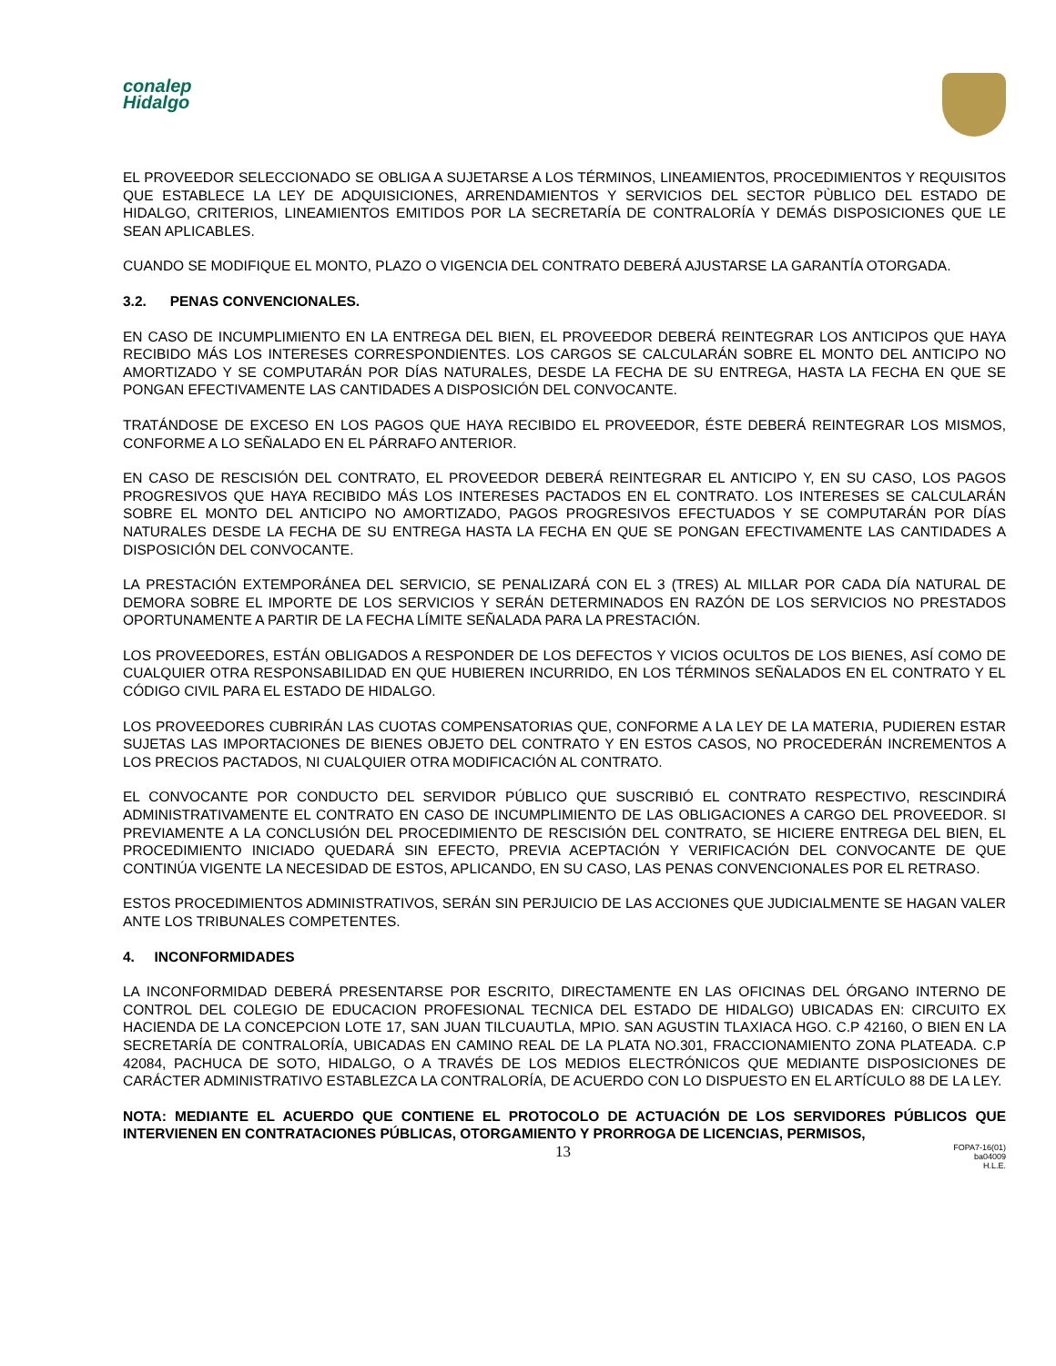conalep
Hidalgo
EL PROVEEDOR SELECCIONADO SE OBLIGA A SUJETARSE A LOS TÉRMINOS, LINEAMIENTOS, PROCEDIMIENTOS Y REQUISITOS QUE ESTABLECE LA LEY DE ADQUISICIONES, ARRENDAMIENTOS Y SERVICIOS DEL SECTOR PÙBLICO DEL ESTADO DE HIDALGO, CRITERIOS, LINEAMIENTOS EMITIDOS POR LA SECRETARÍA DE CONTRALORÍA Y DEMÁS DISPOSICIONES QUE LE SEAN APLICABLES.
CUANDO SE MODIFIQUE EL MONTO, PLAZO O VIGENCIA DEL CONTRATO DEBERÁ AJUSTARSE LA GARANTÍA OTORGADA.
3.2. PENAS CONVENCIONALES.
EN CASO DE INCUMPLIMIENTO EN LA ENTREGA DEL BIEN, EL PROVEEDOR DEBERÁ REINTEGRAR LOS ANTICIPOS QUE HAYA RECIBIDO MÁS LOS INTERESES CORRESPONDIENTES. LOS CARGOS SE CALCULARÁN SOBRE EL MONTO DEL ANTICIPO NO AMORTIZADO Y SE COMPUTARÁN POR DÍAS NATURALES, DESDE LA FECHA DE SU ENTREGA, HASTA LA FECHA EN QUE SE PONGAN EFECTIVAMENTE LAS CANTIDADES A DISPOSICIÓN DEL CONVOCANTE.
TRATÁNDOSE DE EXCESO EN LOS PAGOS QUE HAYA RECIBIDO EL PROVEEDOR, ÉSTE DEBERÁ REINTEGRAR LOS MISMOS, CONFORME A LO SEÑALADO EN EL PÁRRAFO ANTERIOR.
EN CASO DE RESCISIÓN DEL CONTRATO, EL PROVEEDOR DEBERÁ REINTEGRAR EL ANTICIPO Y, EN SU CASO, LOS PAGOS PROGRESIVOS QUE HAYA RECIBIDO MÁS LOS INTERESES PACTADOS EN EL CONTRATO. LOS INTERESES SE CALCULARÁN SOBRE EL MONTO DEL ANTICIPO NO AMORTIZADO, PAGOS PROGRESIVOS EFECTUADOS Y SE COMPUTARÁN POR DÍAS NATURALES DESDE LA FECHA DE SU ENTREGA HASTA LA FECHA EN QUE SE PONGAN EFECTIVAMENTE LAS CANTIDADES A DISPOSICIÓN DEL CONVOCANTE.
LA PRESTACIÓN EXTEMPORÁNEA DEL SERVICIO, SE PENALIZARÁ CON EL 3 (TRES) AL MILLAR POR CADA DÍA NATURAL DE DEMORA SOBRE EL IMPORTE DE LOS SERVICIOS Y SERÁN DETERMINADOS EN RAZÓN DE LOS SERVICIOS NO PRESTADOS OPORTUNAMENTE A PARTIR DE LA FECHA LÍMITE SEÑALADA PARA LA PRESTACIÓN.
LOS PROVEEDORES, ESTÁN OBLIGADOS A RESPONDER DE LOS DEFECTOS Y VICIOS OCULTOS DE LOS BIENES, ASÍ COMO DE CUALQUIER OTRA RESPONSABILIDAD EN QUE HUBIEREN INCURRIDO, EN LOS TÉRMINOS SEÑALADOS EN EL CONTRATO Y EL CÓDIGO CIVIL PARA EL ESTADO DE HIDALGO.
LOS PROVEEDORES CUBRIRÁN LAS CUOTAS COMPENSATORIAS QUE, CONFORME A LA LEY DE LA MATERIA, PUDIEREN ESTAR SUJETAS LAS IMPORTACIONES DE BIENES OBJETO DEL CONTRATO Y EN ESTOS CASOS, NO PROCEDERÁN INCREMENTOS A LOS PRECIOS PACTADOS, NI CUALQUIER OTRA MODIFICACIÓN AL CONTRATO.
EL CONVOCANTE POR CONDUCTO DEL SERVIDOR PÚBLICO QUE SUSCRIBIÓ EL CONTRATO RESPECTIVO, RESCINDIRÁ ADMINISTRATIVAMENTE EL CONTRATO EN CASO DE INCUMPLIMIENTO DE LAS OBLIGACIONES A CARGO DEL PROVEEDOR. SI PREVIAMENTE A LA CONCLUSIÓN DEL PROCEDIMIENTO DE RESCISIÓN DEL CONTRATO, SE HICIERE ENTREGA DEL BIEN, EL PROCEDIMIENTO INICIADO QUEDARÁ SIN EFECTO, PREVIA ACEPTACIÓN Y VERIFICACIÓN DEL CONVOCANTE DE QUE CONTINÚA VIGENTE LA NECESIDAD DE ESTOS, APLICANDO, EN SU CASO, LAS PENAS CONVENCIONALES POR EL RETRASO.
ESTOS PROCEDIMIENTOS ADMINISTRATIVOS, SERÁN SIN PERJUICIO DE LAS ACCIONES QUE JUDICIALMENTE SE HAGAN VALER ANTE LOS TRIBUNALES COMPETENTES.
4. INCONFORMIDADES
LA INCONFORMIDAD DEBERÁ PRESENTARSE POR ESCRITO, DIRECTAMENTE EN LAS OFICINAS DEL ÓRGANO INTERNO DE CONTROL DEL COLEGIO DE EDUCACION PROFESIONAL TECNICA DEL ESTADO DE HIDALGO) UBICADAS EN: CIRCUITO EX HACIENDA DE LA CONCEPCION LOTE 17, SAN JUAN TILCUAUTLA, MPIO. SAN AGUSTIN TLAXIACA HGO. C.P 42160, O BIEN EN LA SECRETARÍA DE CONTRALORÍA, UBICADAS EN CAMINO REAL DE LA PLATA NO.301, FRACCIONAMIENTO ZONA PLATEADA. C.P 42084, PACHUCA DE SOTO, HIDALGO, O A TRAVÉS DE LOS MEDIOS ELECTRÓNICOS QUE MEDIANTE DISPOSICIONES DE CARÁCTER ADMINISTRATIVO ESTABLEZCA LA CONTRALORÍA, DE ACUERDO CON LO DISPUESTO EN EL ARTÍCULO 88 DE LA LEY.
NOTA: MEDIANTE EL ACUERDO QUE CONTIENE EL PROTOCOLO DE ACTUACIÓN DE LOS SERVIDORES PÚBLICOS QUE INTERVIENEN EN CONTRATACIONES PÚBLICAS, OTORGAMIENTO Y PRORROGA DE LICENCIAS, PERMISOS,
13 FOPA7-16(01)
ba04009
H.L.E.